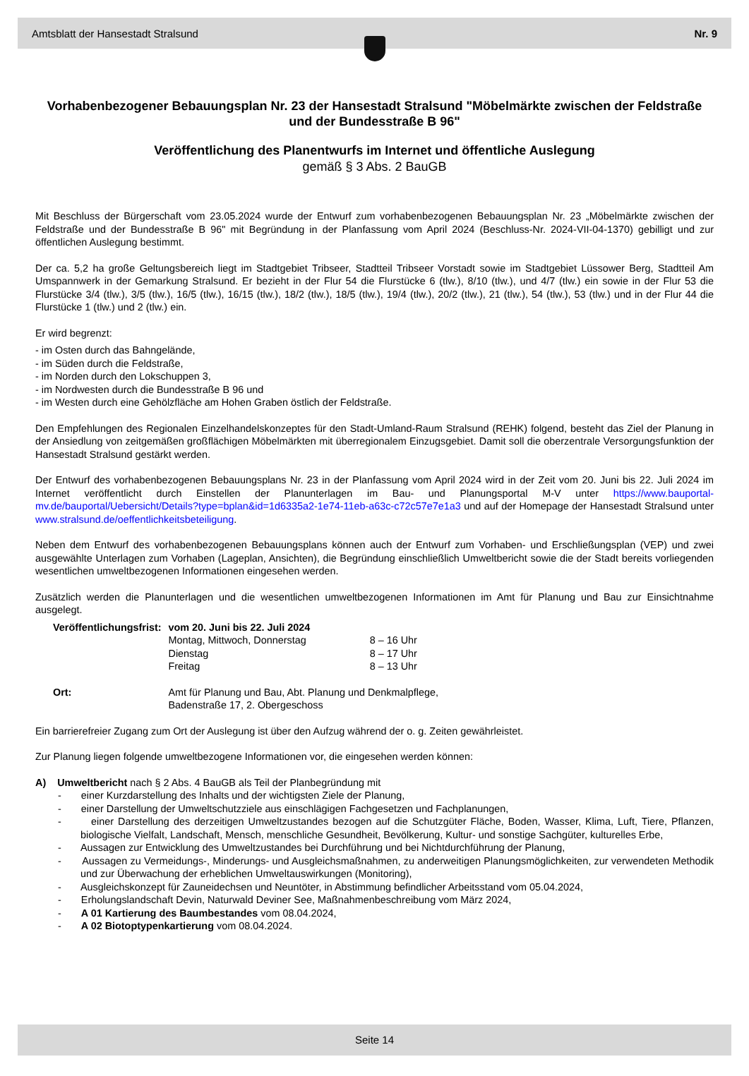Amtsblatt der Hansestadt Stralsund Nr. 9
Vorhabenbezogener Bebauungsplan Nr. 23 der Hansestadt Stralsund "Möbelmärkte zwischen der Feldstraße und der Bundesstraße B 96"
Veröffentlichung des Planentwurfs im Internet und öffentliche Auslegung
gemäß § 3 Abs. 2 BauGB
Mit Beschluss der Bürgerschaft vom 23.05.2024 wurde der Entwurf zum vorhabenbezogenen Bebauungsplan Nr. 23 „Möbelmärkte zwischen der Feldstraße und der Bundesstraße B 96" mit Begründung in der Planfassung vom April 2024 (Beschluss-Nr. 2024-VII-04-1370) gebilligt und zur öffentlichen Auslegung bestimmt.
Der ca. 5,2 ha große Geltungsbereich liegt im Stadtgebiet Tribseer, Stadtteil Tribseer Vorstadt sowie im Stadtgebiet Lüssower Berg, Stadtteil Am Umspannwerk in der Gemarkung Stralsund. Er bezieht in der Flur 54 die Flurstücke 6 (tlw.), 8/10 (tlw.), und 4/7 (tlw.) ein sowie in der Flur 53 die Flurstücke 3/4 (tlw.), 3/5 (tlw.), 16/5 (tlw.), 16/15 (tlw.), 18/2 (tlw.), 18/5 (tlw.), 19/4 (tlw.), 20/2 (tlw.), 21 (tlw.), 54 (tlw.), 53 (tlw.) und in der Flur 44 die Flurstücke 1 (tlw.) und 2 (tlw.) ein.
Er wird begrenzt:
- im Osten durch das Bahngelände,
- im Süden durch die Feldstraße,
- im Norden durch den Lokschuppen 3,
- im Nordwesten durch die Bundesstraße B 96 und
- im Westen durch eine Gehölzfläche am Hohen Graben östlich der Feldstraße.
Den Empfehlungen des Regionalen Einzelhandelskonzeptes für den Stadt-Umland-Raum Stralsund (REHK) folgend, besteht das Ziel der Planung in der Ansiedlung von zeitgemäßen großflächigen Möbelmärkten mit überregionalem Einzugsgebiet. Damit soll die oberzentrale Versorgungsfunktion der Hansestadt Stralsund gestärkt werden.
Der Entwurf des vorhabenbezogenen Bebauungsplans Nr. 23 in der Planfassung vom April 2024 wird in der Zeit vom 20. Juni bis 22. Juli 2024 im Internet veröffentlicht durch Einstellen der Planunterlagen im Bau- und Planungsportal M-V unter https://www.bauportal-mv.de/bauportal/Uebersicht/Details?type=bplan&id=1d6335a2-1e74-11eb-a63c-c72c57e7e1a3 und auf der Homepage der Hansestadt Stralsund unter www.stralsund.de/oeffentlichkeitsbeteiligung.
Neben dem Entwurf des vorhabenbezogenen Bebauungsplans können auch der Entwurf zum Vorhaben- und Erschließungsplan (VEP) und zwei ausgewählte Unterlagen zum Vorhaben (Lageplan, Ansichten), die Begründung einschließlich Umweltbericht sowie die der Stadt bereits vorliegenden wesentlichen umweltbezogenen Informationen eingesehen werden.
Zusätzlich werden die Planunterlagen und die wesentlichen umweltbezogenen Informationen im Amt für Planung und Bau zur Einsichtnahme ausgelegt.
| Veröffentlichungsfrist: | vom 20. Juni bis 22. Juli 2024 | |
| | Montag, Mittwoch, Donnerstag | 8 – 16 Uhr |
| | Dienstag | 8 – 17 Uhr |
| | Freitag | 8 – 13 Uhr |
| Ort: | Amt für Planung und Bau, Abt. Planung und Denkmalpflege, Badenstraße 17, 2. Obergeschoss | |
Ein barrierefreier Zugang zum Ort der Auslegung ist über den Aufzug während der o. g. Zeiten gewährleistet.
Zur Planung liegen folgende umweltbezogene Informationen vor, die eingesehen werden können:
A) Umweltbericht nach § 2 Abs. 4 BauGB als Teil der Planbegründung mit
- einer Kurzdarstellung des Inhalts und der wichtigsten Ziele der Planung,
- einer Darstellung der Umweltschutzziele aus einschlägigen Fachgesetzen und Fachplanungen,
- einer Darstellung des derzeitigen Umweltzustandes bezogen auf die Schutzgüter Fläche, Boden, Wasser, Klima, Luft, Tiere, Pflanzen, biologische Vielfalt, Landschaft, Mensch, menschliche Gesundheit, Bevölkerung, Kultur- und sonstige Sachgüter, kulturelles Erbe,
- Aussagen zur Entwicklung des Umweltzustandes bei Durchführung und bei Nichtdurchführung der Planung,
- Aussagen zu Vermeidungs-, Minderungs- und Ausgleichsmaßnahmen, zu anderweitigen Planungsmöglichkeiten, zur verwendeten Methodik und zur Überwachung der erheblichen Umweltauswirkungen (Monitoring),
- Ausgleichskonzept für Zauneidechsen und Neuntöter, in Abstimmung befindlicher Arbeitsstand vom 05.04.2024,
- Erholungslandschaft Devin, Naturwald Deviner See, Maßnahmenbeschreibung vom März 2024,
- A 01 Kartierung des Baumbestandes vom 08.04.2024,
- A 02 Biotoptypenkartierung vom 08.04.2024.
Seite 14